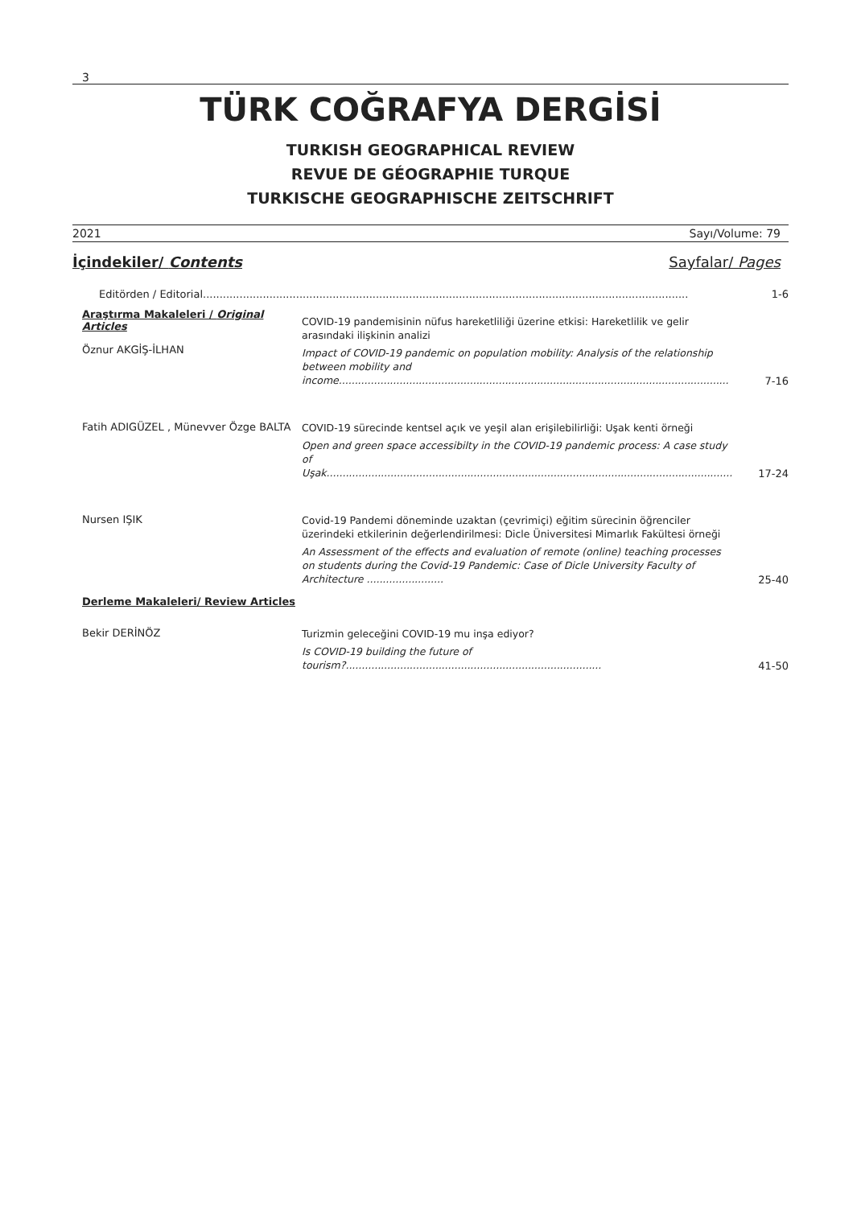3
TÜRK COĞRAFYA DERGİSİ
TURKISH GEOGRAPHICAL REVIEW
REVUE DE GÉOGRAPHIE TURQUE
TURKISCHE GEOGRAPHISCHE ZEITSCHRIFT
2021 Sayı/Volume: 79
İçindekiler/ Contents Sayfalar/ Pages
Editörden / Editorial..................................................................................................................................................
1-6
Araştırma Makaleleri / Original Articles
Öznur AKGİŞ-İLHAN
COVID-19 pandemisinin nüfus hareketliliği üzerine etkisi: Hareketlilik ve gelir arasındaki ilişkinin analizi
Impact of COVID-19 pandemic on population mobility: Analysis of the relationship between mobility and income..........................................................................................................................
7-16
Fatih ADIGÜZEL , Münevver Özge BALTA
COVID-19 sürecinde kentsel açık ve yeşil alan erişilebilirliği: Uşak kenti örneği
Open and green space accessibilty in the COVID-19 pandemic process: A case study of Uşak...............................................................................................................................
17-24
Nursen IŞIK
Covid-19 Pandemi döneminde uzaktan (çevrimiçi) eğitim sürecinin öğrenciler üzerindeki etkilerinin değerlendirilmesi: Dicle Üniversitesi Mimarlık Fakültesi örneği
An Assessment of the effects and evaluation of remote (online) teaching processes on students during the Covid-19 Pandemic: Case of Dicle University Faculty of Architecture ........................
25-40
Derleme Makaleleri/ Review Articles
Bekir DERİNÖZ
Turizmin geleceğini COVID-19 mu inşa ediyor?
Is COVID-19 building the future of tourism?................................................................................
41-50